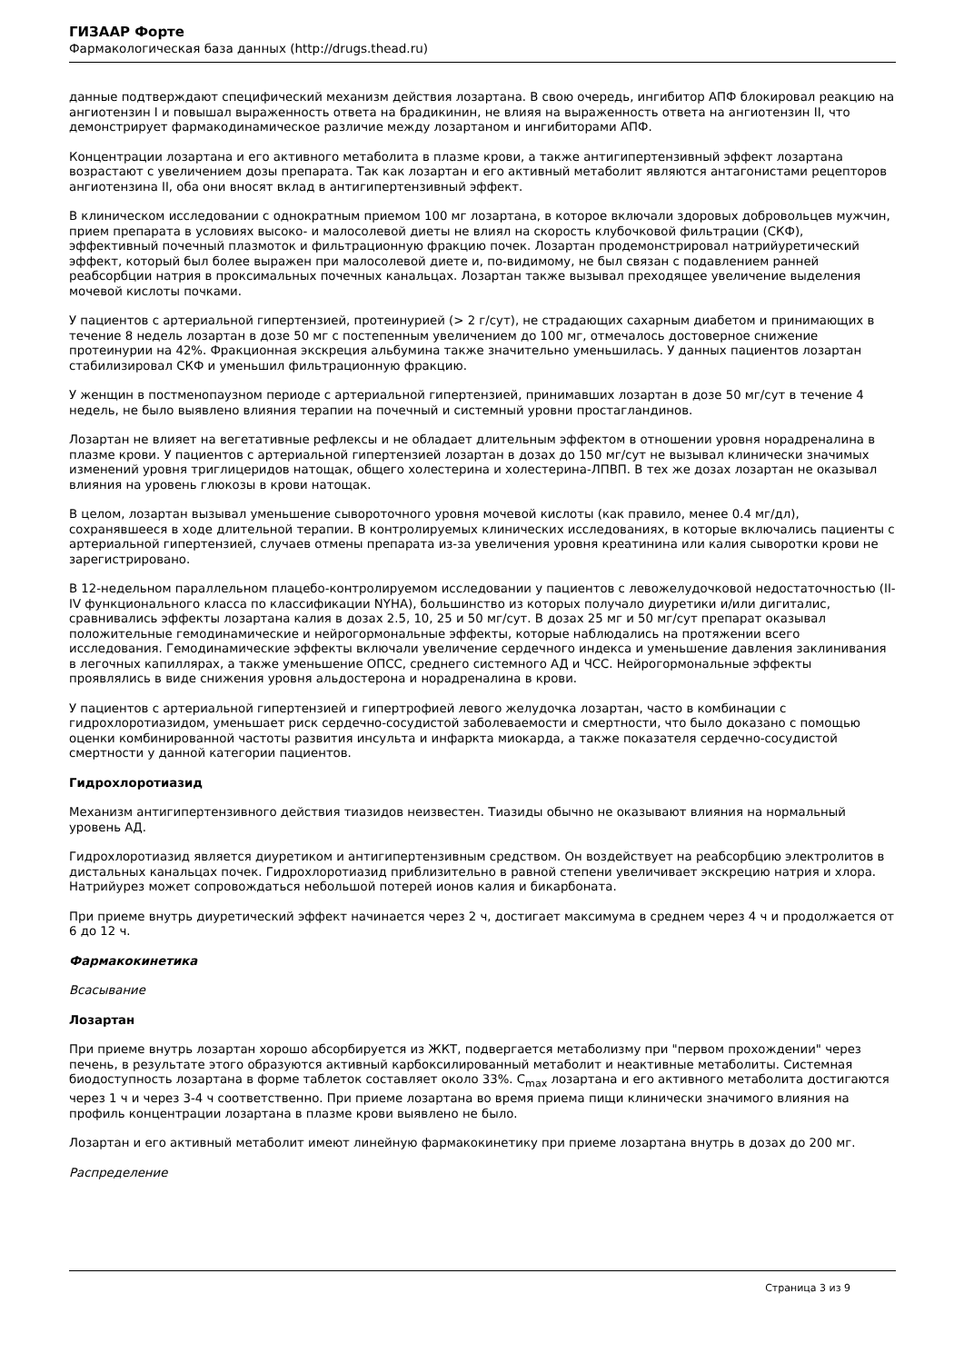ГИЗААР Форте
Фармакологическая база данных (http://drugs.thead.ru)
данные подтверждают специфический механизм действия лозартана. В свою очередь, ингибитор АПФ блокировал реакцию на ангиотензин I и повышал выраженность ответа на брадикинин, не влияя на выраженность ответа на ангиотензин II, что демонстрирует фармакодинамическое различие между лозартаном и ингибиторами АПФ.
Концентрации лозартана и его активного метаболита в плазме крови, а также антигипертензивный эффект лозартана возрастают с увеличением дозы препарата. Так как лозартан и его активный метаболит являются антагонистами рецепторов ангиотензина II, оба они вносят вклад в антигипертензивный эффект.
В клиническом исследовании с однократным приемом 100 мг лозартана, в которое включали здоровых добровольцев мужчин, прием препарата в условиях высоко- и малосолевой диеты не влиял на скорость клубочковой фильтрации (СКФ), эффективный почечный плазмоток и фильтрационную фракцию почек. Лозартан продемонстрировал натрийуретический эффект, который был более выражен при малосолевой диете и, по-видимому, не был связан с подавлением ранней реабсорбции натрия в проксимальных почечных канальцах. Лозартан также вызывал преходящее увеличение выделения мочевой кислоты почками.
У пациентов с артериальной гипертензией, протеинурией (> 2 г/сут), не страдающих сахарным диабетом и принимающих в течение 8 недель лозартан в дозе 50 мг с постепенным увеличением до 100 мг, отмечалось достоверное снижение протеинурии на 42%. Фракционная экскреция альбумина также значительно уменьшилась. У данных пациентов лозартан стабилизировал СКФ и уменьшил фильтрационную фракцию.
У женщин в постменопаузном периоде с артериальной гипертензией, принимавших лозартан в дозе 50 мг/сут в течение 4 недель, не было выявлено влияния терапии на почечный и системный уровни простагландинов.
Лозартан не влияет на вегетативные рефлексы и не обладает длительным эффектом в отношении уровня норадреналина в плазме крови. У пациентов с артериальной гипертензией лозартан в дозах до 150 мг/сут не вызывал клинически значимых изменений уровня триглицеридов натощак, общего холестерина и холестерина-ЛПВП. В тех же дозах лозартан не оказывал влияния на уровень глюкозы в крови натощак.
В целом, лозартан вызывал уменьшение сывороточного уровня мочевой кислоты (как правило, менее 0.4 мг/дл), сохранявшееся в ходе длительной терапии. В контролируемых клинических исследованиях, в которые включались пациенты с артериальной гипертензией, случаев отмены препарата из-за увеличения уровня креатинина или калия сыворотки крови не зарегистрировано.
В 12-недельном параллельном плацебо-контролируемом исследовании у пациентов с левожелудочковой недостаточностью (II-IV функционального класса по классификации NYHA), большинство из которых получало диуретики и/или дигиталис, сравнивались эффекты лозартана калия в дозах 2.5, 10, 25 и 50 мг/сут. В дозах 25 мг и 50 мг/сут препарат оказывал положительные гемодинамические и нейрогормональные эффекты, которые наблюдались на протяжении всего исследования. Гемодинамические эффекты включали увеличение сердечного индекса и уменьшение давления заклинивания в легочных капиллярах, а также уменьшение ОПСС, среднего системного АД и ЧСС. Нейрогормональные эффекты проявлялись в виде снижения уровня альдостерона и норадреналина в крови.
У пациентов с артериальной гипертензией и гипертрофией левого желудочка лозартан, часто в комбинации с гидрохлоротиазидом, уменьшает риск сердечно-сосудистой заболеваемости и смертности, что было доказано с помощью оценки комбинированной частоты развития инсульта и инфаркта миокарда, а также показателя сердечно-сосудистой смертности у данной категории пациентов.
Гидрохлоротиазид
Механизм антигипертензивного действия тиазидов неизвестен. Тиазиды обычно не оказывают влияния на нормальный уровень АД.
Гидрохлоротиазид является диуретиком и антигипертензивным средством. Он воздействует на реабсорбцию электролитов в дистальных канальцах почек. Гидрохлоротиазид приблизительно в равной степени увеличивает экскрецию натрия и хлора. Натрийурез может сопровождаться небольшой потерей ионов калия и бикарбоната.
При приеме внутрь диуретический эффект начинается через 2 ч, достигает максимума в среднем через 4 ч и продолжается от 6 до 12 ч.
Фармакокинетика
Всасывание
Лозартан
При приеме внутрь лозартан хорошо абсорбируется из ЖКТ, подвергается метаболизму при "первом прохождении" через печень, в результате этого образуются активный карбоксилированный метаболит и неактивные метаболиты. Системная биодоступность лозартана в форме таблеток составляет около 33%. C<sub>max</sub> лозартана и его активного метаболита достигаются через 1 ч и через 3-4 ч соответственно. При приеме лозартана во время приема пищи клинически значимого влияния на профиль концентрации лозартана в плазме крови выявлено не было.
Лозартан и его активный метаболит имеют линейную фармакокинетику при приеме лозартана внутрь в дозах до 200 мг.
Распределение
Страница 3 из 9